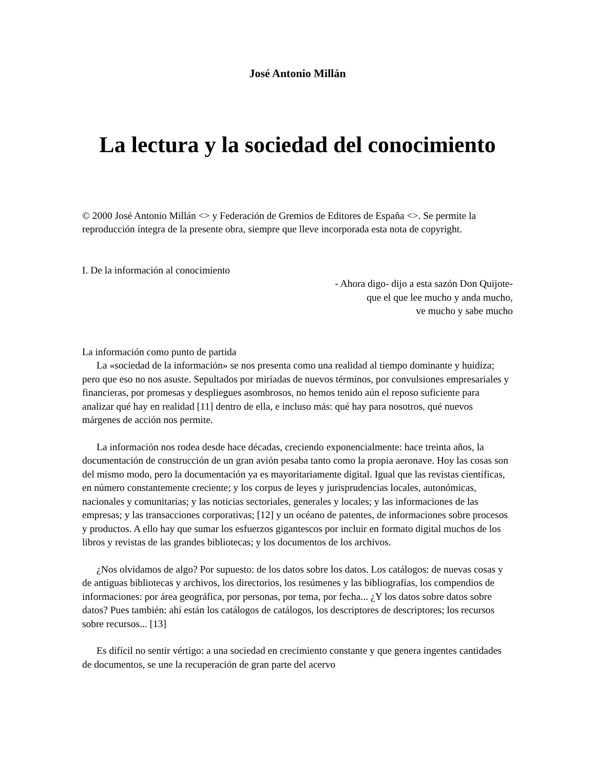José Antonio Millán
La lectura y la sociedad del conocimiento
© 2000 José Antonio Millán <> y Federación de Gremios de Editores de España <>. Se permite la reproducción íntegra de la presente obra, siempre que lleve incorporada esta nota de copyright.
I. De la información al conocimiento
- Ahora digo- dijo a esta sazón Don Quijote-
que el que lee mucho y anda mucho,
ve mucho y sabe mucho
La información como punto de partida
La «sociedad de la información» se nos presenta como una realidad al tiempo dominante y huidiza; pero que eso no nos asuste. Sepultados por miríadas de nuevos términos, por convulsiones empresariales y financieras, por promesas y despliegues asombrosos, no hemos tenido aún el reposo suficiente para analizar qué hay en realidad [11] dentro de ella, e incluso más: qué hay para nosotros, qué nuevos márgenes de acción nos permite.
La información nos rodea desde hace décadas, creciendo exponencialmente: hace treinta años, la documentación de construcción de un gran avión pesaba tanto como la propia aeronave. Hoy las cosas son del mismo modo, pero la documentación ya es mayoritariamente digital. Igual que las revistas científicas, en número constantemente creciente; y los corpus de leyes y jurisprudencias locales, autonómicas, nacionales y comunitarias; y las noticias sectoriales, generales y locales; y las informaciones de las empresas; y las transacciones corporativas; [12] y un océano de patentes, de informaciones sobre procesos y productos. A ello hay que sumar los esfuerzos gigantescos por incluir en formato digital muchos de los libros y revistas de las grandes bibliotecas; y los documentos de los archivos.
¿Nos olvidamos de algo? Por supuesto: de los datos sobre los datos. Los catálogos: de nuevas cosas y de antiguas bibliotecas y archivos, los directorios, los resúmenes y las bibliografías, los compendios de informaciones: por área geográfica, por personas, por tema, por fecha... ¿Y los datos sobre datos sobre datos? Pues también: ahí están los catálogos de catálogos, los descriptores de descriptores; los recursos sobre recursos... [13]
Es difícil no sentir vértigo: a una sociedad en crecimiento constante y que genera ingentes cantidades de documentos, se une la recuperación de gran parte del acervo